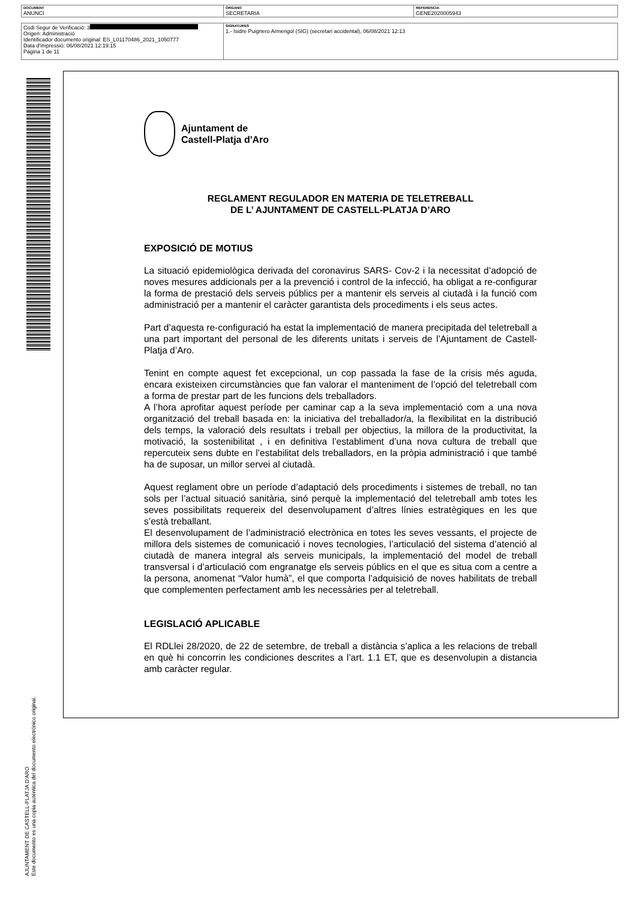| DOCUMENT ANUNCI | ÓRGANO SECRETARIA | REFERENCIA GENE2020005943 |
| Codi Segur de Verificació: 3 Origen: Administració Identificador documento original: ES_L01170486_2021_1050777 Data d'impressió: 06/08/2021 12:19:15 Pàgina 1 de 11 | SIGNATURES 1.- Isidre Puignero Armengol (SIG) (secretari accidental), 06/08/2021 12:13 |
AJUNTAMENT DE CASTELL-PLATJA D'ARO
Este documento es una copia auténtica del documento electrónico original.
Ajuntament de
Castell-Platja d'Aro
REGLAMENT REGULADOR EN MATERIA DE TELETREBALL
DE L’ AJUNTAMENT DE CASTELL-PLATJA D’ARO
EXPOSICIÓ DE MOTIUS
La situació epidemiològica derivada del coronavirus SARS- Cov-2 i la necessitat d’adopció de noves mesures addicionals per a la prevenció i control de la infecció, ha obligat a re-configurar la forma de prestació dels serveis públics per a mantenir els serveis al ciutadà i la funció com administració per a mantenir el caràcter garantista dels procediments i els seus actes.
Part d’aquesta re-configuració ha estat la implementació de manera precipitada del teletreball a una part important del personal de les diferents unitats i serveis de l’Ajuntament de Castell-Platja d’Aro.
Tenint en compte aquest fet excepcional, un cop passada la fase de la crisis més aguda, encara existeixen circumstàncies que fan valorar el manteniment de l’opció del teletreball com a forma de prestar part de les funcions dels treballadors.
A l’hora aprofitar aquest període per caminar cap a la seva implementació com a una nova organització del treball basada en: la iniciativa del treballador/a, la flexibilitat en la distribució dels temps, la valoració dels resultats i treball per objectius, la millora de la productivitat, la motivació, la sostenibilitat , i en definitiva l’establiment d’una nova cultura de treball que repercuteix sens dubte en l’estabilitat dels treballadors, en la pròpia administració i que també ha de suposar, un millor servei al ciutadà.
Aquest reglament obre un període d’adaptació dels procediments i sistemes de treball, no tan sols per l’actual situació sanitària, sinó perquè la implementació del teletreball amb totes les seves possibilitats requereix del desenvolupament d’altres línies estratègiques en les que s’està treballant.
El desenvolupament de l’administració electrònica en totes les seves vessants, el projecte de millora dels sistemes de comunicació i noves tecnologies, l’articulació del sistema d’atenció al ciutadà de manera integral als serveis municipals, la implementació del model de treball transversal i d’articulació com engranatge els serveis públics en el que es situa com a centre a la persona, anomenat “Valor humà”, el que comporta l’adquisició de noves habilitats de treball que complementen perfectament amb les necessàries per al teletreball.
LEGISLACIÓ APLICABLE
El RDLlei 28/2020, de 22 de setembre, de treball a distància s’aplica a les relacions de treball en què hi concorrin les condiciones descrites a l’art. 1.1 ET, que es desenvolupin a distancia amb caràcter regular.